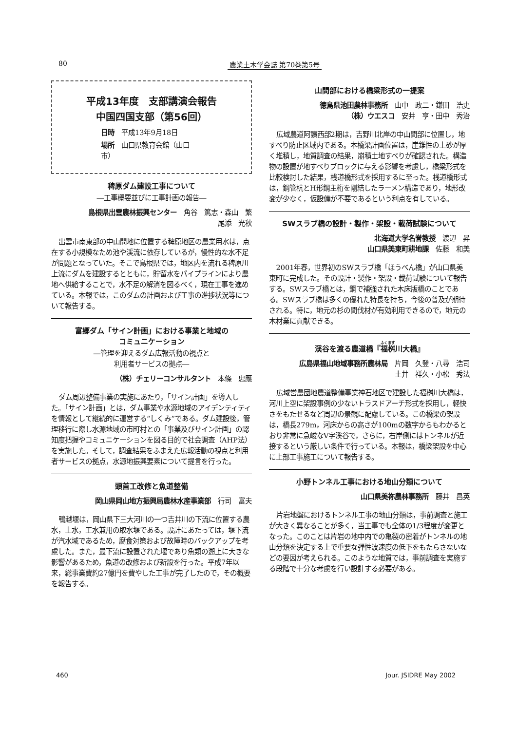80 農業土木学会誌 第70巻第5号
平成13年度　支部講演会報告
中国四国支部（第56回）
日時　平成13年9月18日
場所　山口県教育会館（山口市）
稗原ダム建設工事について
―工事概要並びに工事計画の報告―
島根県出雲農林振興センター　角谷　篤志・森山　繁
尾添　光秋
出雲市南東部の中山間地に位置する稗原地区の農業用水は，点在する小規模なため池や渓流に依存しているが，慢性的な水不足が問題となっていた。そこで島根県では，地区内を流れる稗原川上流にダムを建設するとともに，貯留水をパイプラインにより農地へ供給することで，水不足の解消を図るべく，現在工事を進めている。本報では，このダムの計画および工事の進捗状況等について報告する。
富郷ダム「サイン計画」における事業と地域の
コミュニケーション
―管理を迎えるダム広報活動の視点と
利用者サービスの拠点―
（株）チェリーコンサルタント　本條　忠應
ダム周辺整備事業の実施にあたり，「サイン計画」を導入した。「サイン計画」とは，ダム事業や水源地域のアイデンティティを情報として継続的に運営する“しくみ”である。ダム建設後，管理移行に際し水源地域の市町村との「事業及びサイン計画」の認知度把握やコミュニケーションを図る目的で社会調査（AHP法）を実施した。そして，調査結果をふまえた広報活動の視点と利用者サービスの拠点，水源地振興要素について提言を行った。
頭首工改修と魚道整備
岡山県岡山地方振興局農林水産事業部　行司　富夫
鴨越堰は，岡山県下三大河川の一つ吉井川の下流に位置する農水，上水，工水兼用の取水堰である。設計にあたっては，堰下流が汽水域であるため，腐食対策および故障時のバックアップを考慮した。また，最下流に設置された堰であり魚類の遡上に大きな影響があるため，魚道の改修および新設を行った。平成7年以来，総事業費約27億円を費やした工事が完了したので，その概要を報告する。
山間部における橋梁形式の一提案
徳島県池田農林事務所　山中　政二・鎌田　浩史
（株）ウエスコ　安井　亨・田中　秀治
広域農道阿讃西部2期は，吉野川北岸の中山間部に位置し，地すべり防止区域内である。本橋梁計画位置は，崖錐性の土砂が厚く堆積し，地質調査の結果，崩積土地すべりが確認された。構造物の設置が地すべりブロックに与える影響を考慮し，橋梁形式を比較検討した結果，桟道橋形式を採用するに至った。桟道橋形式は，鋼管杭とH形鋼主桁を剛結したラーメン構造であり，地形改変が少なく，仮設備が不要であるという利点を有している。
SWスラブ橋の設計・製作・架設・載荷試験について
北海道大学名誉教授　渡辺　昇
山口県美東町耕地課　佐藤　和美
2001年春，世界初のSWスラブ橋「ほうべん橋」が山口県美東町に完成した。その設計・製作・架設・載荷試験について報告する。SWスラブ橋とは，鋼で補強された木床版橋のことである。SWスラブ橋は多くの優れた特長を持ち，今後の普及が期待される。特に，地元の杉の間伐材が有効利用できるので，地元の木材業に貢献できる。
渓谷を渡る農道橋『福桝川大橋』
広島県福山地域事務所農林局　片岡　久登・八尋　浩司
土井　祥久・小松　秀法
広域営農団地農道整備事業神石地区で建設した福桝川大橋は，河川上空に架設事例の少ないトラスドアーチ形式を採用し，軽快さをもたせるなど周辺の景観に配慮している。この橋梁の架設は，橋長279m，河床からの高さが100mの数字からもわかるとおり非常に急峻なV字渓谷で，さらに，右岸側にはトンネルが近接するという厳しい条件で行っている。本報は，橋梁架設を中心に上部工事施工について報告する。
小野トンネル工事における地山分類について
山口県美祢農林事務所　藤井　昌英
片岩地盤におけるトンネル工事の地山分類は，事前調査と施工が大きく異なることが多く，当工事でも全体の1/3程度が変更となった。このことは片岩の地中内での亀裂の密着がトンネルの地山分類を決定する上で重要な弾性波速度の低下をもたらさないなどの要因が考えられる。このような地質では，事前調査を実施する段階で十分な考慮を行い設計する必要がある。
460 Jour. JSIDRE May 2002